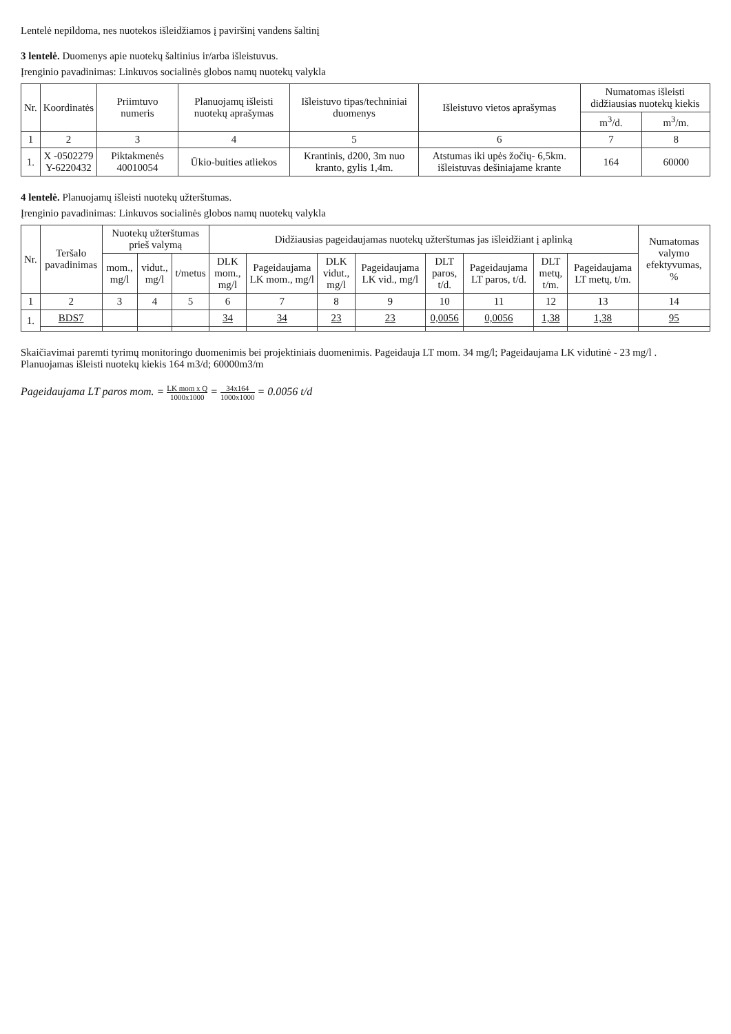Lentelė nepildoma, nes nuotekos išleidžiamos į paviršinį vandens šaltinį
3 lentelė. Duomenys apie nuotekų šaltinius ir/arba išleistuvus.
Įrenginio pavadinimas: Linkuvos socialinės globos namų nuotekų valykla
| Nr. | Koordinatės | Priimtuvo numeris | Planuojamų išleisti nuotekų aprašymas | Išleistuvo tipas/techniniai duomenys | Išleistuvo vietos aprašymas | Numatomas išleisti didžiausias nuotekų kiekis | |
| --- | --- | --- | --- | --- | --- | --- | --- |
| | | | | | | m<sup>3</sup>/d. | m<sup>3</sup>/m. |
| 1 | 2 | 3 | 4 | 5 | 6 | 7 | 8 |
| 1. | X -0502279 Y-6220432 | Piktakmenės 40010054 | Ūkio-buities atliekos | Krantinis, d200, 3m nuo kranto, gylis 1,4m. | Atstumas iki upės žočių- 6,5km. išleistuvas dešiniajame krante | 164 | 60000 |
4 lentelė. Planuojamų išleisti nuotekų užterštumas.
Įrenginio pavadinimas: Linkuvos socialinės globos namų nuotekų valykla
| Nr. | Teršalo pavadinimas | Nuotekų užterštumas prieš valymą | | | Didžiausias pageidaujamas nuotekų užterštumas jas išleidžiant į aplinką | | | | | | | | Numatomas valymo efektyvumas, % |
| --- | --- | --- | --- | --- | --- | --- | --- | --- | --- | --- | --- | --- | --- |
| | | mom., mg/l | vidut., mg/l | t/metus | DLK mom., mg/l | Pageidaujama LK mom., mg/l | DLK vidut., mg/l | Pageidaujama LK vid., mg/l | DLT paros, t/d. | Pageidaujama LT paros, t/d. | DLT metų, t/m. | Pageidaujama LT metų, t/m. | |
| 1 | 2 | 3 | 4 | 5 | 6 | 7 | 8 | 9 | 10 | 11 | 12 | 13 | 14 |
| 1. | BDS7 | | | | 34 | 34 | 23 | 23 | 0,0056 | 0,0056 | 1,38 | 1,38 | 95 |
Skaičiavimai paremti tyrimų monitoringo duomenimis bei projektiniais duomenimis. Pageidauja LT mom. 34 mg/l; Pageidaujama LK vidutinė - 23 mg/l . Planuojamas išleisti nuotekų kiekis 164 m3/d; 60000m3/m
Pageidaujama LT paros mom. = LK mom x Q 1000x1000 = 34x164 1000x1000 = 0.0056 t/d